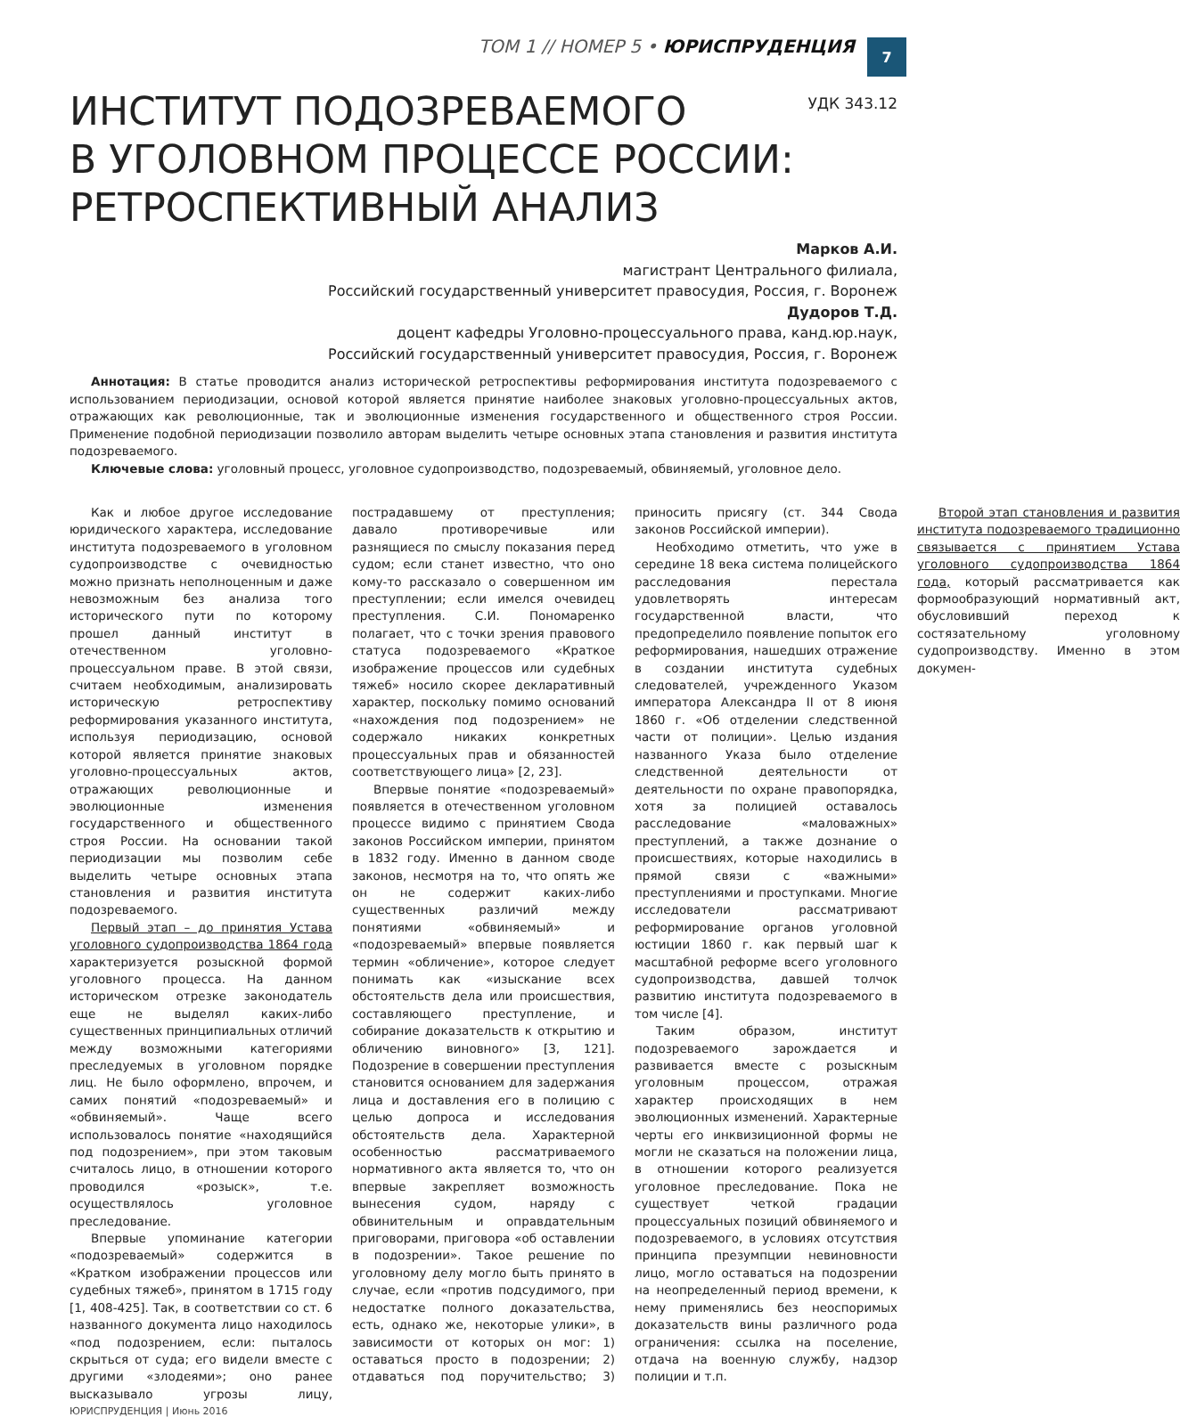ТОМ 1 // НОМЕР 5 • ЮРИСПРУДЕНЦИЯ
7
ИНСТИТУТ ПОДОЗРЕВАЕМОГО
В УГОЛОВНОМ ПРОЦЕССЕ РОССИИ:
РЕТРОСПЕКТИВНЫЙ АНАЛИЗ
УДК 343.12
Марков А.И.
магистрант Центрального филиала,
Российский государственный университет правосудия, Россия, г. Воронеж
Дудоров Т.Д.
доцент кафедры Уголовно-процессуального права, канд.юр.наук,
Российский государственный университет правосудия, Россия, г. Воронеж
Аннотация: В статье проводится анализ исторической ретроспективы реформирования института подозреваемого с использованием периодизации, основой которой является принятие наиболее знаковых уголовно-процессуальных актов, отражающих как революционные, так и эволюционные изменения государственного и общественного строя России. Применение подобной периодизации позволило авторам выделить четыре основных этапа становления и развития института подозреваемого.
Ключевые слова: уголовный процесс, уголовное судопроизводство, подозреваемый, обвиняемый, уголовное дело.
Как и любое другое исследование юридического характера, исследование института подозреваемого в уголовном судопроизводстве с очевидностью можно признать неполноценным и даже невозможным без анализа того исторического пути по которому прошел данный институт в отечественном уголовно-процессуальном праве. В этой связи, считаем необходимым, анализировать историческую ретроспективу реформирования указанного института, используя периодизацию, основой которой является принятие знаковых уголовно-процессуальных актов, отражающих революционные и эволюционные изменения государственного и общественного строя России. На основании такой периодизации мы позволим себе выделить четыре основных этапа становления и развития института подозреваемого.
Первый этап – до принятия Устава уголовного судопроизводства 1864 года характеризуется розыскной формой уголовного процесса. На данном историческом отрезке законодатель еще не выделял каких-либо существенных принципиальных отличий между возможными категориями преследуемых в уголовном порядке лиц. Не было оформлено, впрочем, и самих понятий «подозреваемый» и «обвиняемый». Чаще всего использовалось понятие «находящийся под подозрением», при этом таковым считалось лицо, в отношении которого проводился «розыск», т.е. осуществлялось уголовное преследование.
Впервые упоминание категории «подозреваемый» содержится в «Кратком изображении процессов или судебных тяжеб», принятом в 1715 году [1, 408-425]. Так, в соответствии со ст. 6 названного документа лицо находилось «под подозрением, если: пыталось скрыться от суда; его видели вместе с другими «злодеями»; оно ранее высказывало угрозы лицу, пострадавшему от преступления; давало противоречивые или разнящиеся по смыслу показания перед судом; если станет известно, что оно кому-то рассказало о совершенном им преступлении; если имелся очевидец преступления. С.И. Пономаренко полагает, что с точки зрения правового статуса подозреваемого «Краткое изображение процессов или судебных тяжеб» носило скорее декларативный характер, поскольку помимо оснований «нахождения под подозрением» не содержало никаких конкретных процессуальных прав и обязанностей соответствующего лица» [2, 23].
Впервые понятие «подозреваемый» появляется в отечественном уголовном процессе видимо с принятием Свода законов Российском империи, принятом в 1832 году. Именно в данном своде законов, несмотря на то, что опять же он не содержит каких-либо существенных различий между понятиями «обвиняемый» и «подозреваемый» впервые появляется термин «обличение», которое следует понимать как «изыскание всех обстоятельств дела или происшествия, составляющего преступление, и собирание доказательств к открытию и обличению виновного» [3, 121]. Подозрение в совершении преступления становится основанием для задержания лица и доставления его в полицию с целью допроса и исследования обстоятельств дела. Характерной особенностью рассматриваемого нормативного акта является то, что он впервые закрепляет возможность вынесения судом, наряду с обвинительным и оправдательным приговорами, приговора «об оставлении в подозрении». Такое решение по уголовному делу могло быть принято в случае, если «против подсудимого, при недостатке полного доказательства, есть, однако же, некоторые улики», в зависимости от которых он мог: 1) оставаться просто в подозрении; 2) отдаваться под поручительство; 3) приносить присягу (ст. 344 Свода законов Российской империи).
Необходимо отметить, что уже в середине 18 века система полицейского расследования перестала удовлетворять интересам государственной власти, что предопределило появление попыток его реформирования, нашедших отражение в создании института судебных следователей, учрежденного Указом императора Александра II от 8 июня 1860 г. «Об отделении следственной части от полиции». Целью издания названного Указа было отделение следственной деятельности от деятельности по охране правопорядка, хотя за полицией оставалось расследование «маловажных» преступлений, а также дознание о происшествиях, которые находились в прямой связи с «важными» преступлениями и проступками. Многие исследователи рассматривают реформирование органов уголовной юстиции 1860 г. как первый шаг к масштабной реформе всего уголовного судопроизводства, давшей толчок развитию института подозреваемого в том числе [4].
Таким образом, институт подозреваемого зарождается и развивается вместе с розыскным уголовным процессом, отражая характер происходящих в нем эволюционных изменений. Характерные черты его инквизиционной формы не могли не сказаться на положении лица, в отношении которого реализуется уголовное преследование. Пока не существует четкой градации процессуальных позиций обвиняемого и подозреваемого, в условиях отсутствия принципа презумпции невиновности лицо, могло оставаться на подозрении на неопределенный период времени, к нему применялись без неоспоримых доказательств вины различного рода ограничения: ссылка на поселение, отдача на военную службу, надзор полиции и т.п.
Второй этап становления и развития института подозреваемого традиционно связывается с принятием Устава уголовного судопроизводства 1864 года, который рассматривается как формообразующий нормативный акт, обусловивший переход к состязательному уголовному судопроизводству. Именно в этом докумен-
ЮРИСПРУДЕНЦИЯ | Июнь 2016